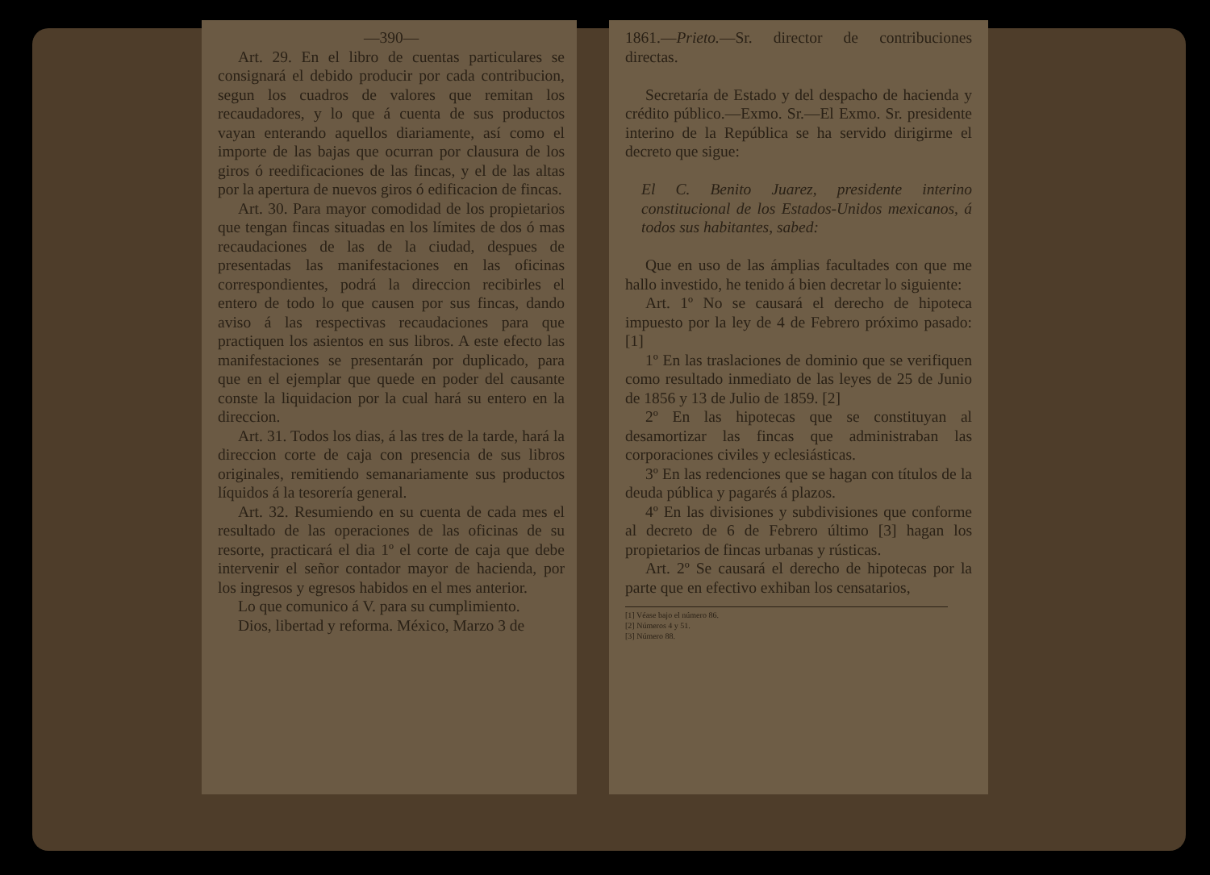—390—
Art. 29. En el libro de cuentas particulares se consignará el debido producir por cada contribucion, segun los cuadros de valores que remitan los recaudadores, y lo que á cuenta de sus productos vayan enterando aquellos diariamente, así como el importe de las bajas que ocurran por clausura de los giros ó reedificaciones de las fincas, y el de las altas por la apertura de nuevos giros ó edificacion de fincas.
Art. 30. Para mayor comodidad de los propietarios que tengan fincas situadas en los límites de dos ó mas recaudaciones de las de la ciudad, despues de presentadas las manifestaciones en las oficinas correspondientes, podrá la direccion recibirles el entero de todo lo que causen por sus fincas, dando aviso á las respectivas recaudaciones para que practiquen los asientos en sus libros. A este efecto las manifestaciones se presentarán por duplicado, para que en el ejemplar que quede en poder del causante conste la liquidacion por la cual hará su entero en la direccion.
Art. 31. Todos los dias, á las tres de la tarde, hará la direccion corte de caja con presencia de sus libros originales, remitiendo semanariamente sus productos líquidos á la tesorería general.
Art. 32. Resumiendo en su cuenta de cada mes el resultado de las operaciones de las oficinas de su resorte, practicará el dia 1º el corte de caja que debe intervenir el señor contador mayor de hacienda, por los ingresos y egresos habidos en el mes anterior.
Lo que comunico á V. para su cumplimiento.
Dios, libertad y reforma. México, Marzo 3 de
1861.—Prieto.—Sr. director de contribuciones directas.
Secretaría de Estado y del despacho de hacienda y crédito público.—Exmo. Sr.—El Exmo. Sr. presidente interino de la República se ha servido dirigirme el decreto que sigue:
El C. Benito Juarez, presidente interino constitucional de los Estados-Unidos mexicanos, á todos sus habitantes, sabed:
Que en uso de las ámplias facultades con que me hallo investido, he tenido á bien decretar lo siguiente:
Art. 1º No se causará el derecho de hipoteca impuesto por la ley de 4 de Febrero próximo pasado: [1]
1º En las traslaciones de dominio que se verifiquen como resultado inmediato de las leyes de 25 de Junio de 1856 y 13 de Julio de 1859. [2]
2º En las hipotecas que se constituyan al desamortizar las fincas que administraban las corporaciones civiles y eclesiásticas.
3º En las redenciones que se hagan con títulos de la deuda pública y pagarés á plazos.
4º En las divisiones y subdivisiones que conforme al decreto de 6 de Febrero último [3] hagan los propietarios de fincas urbanas y rústicas.
Art. 2º Se causará el derecho de hipotecas por la parte que en efectivo exhiban los censatarios,
[1] Véase bajo el número 86.
[2] Números 4 y 51.
[3] Número 88.